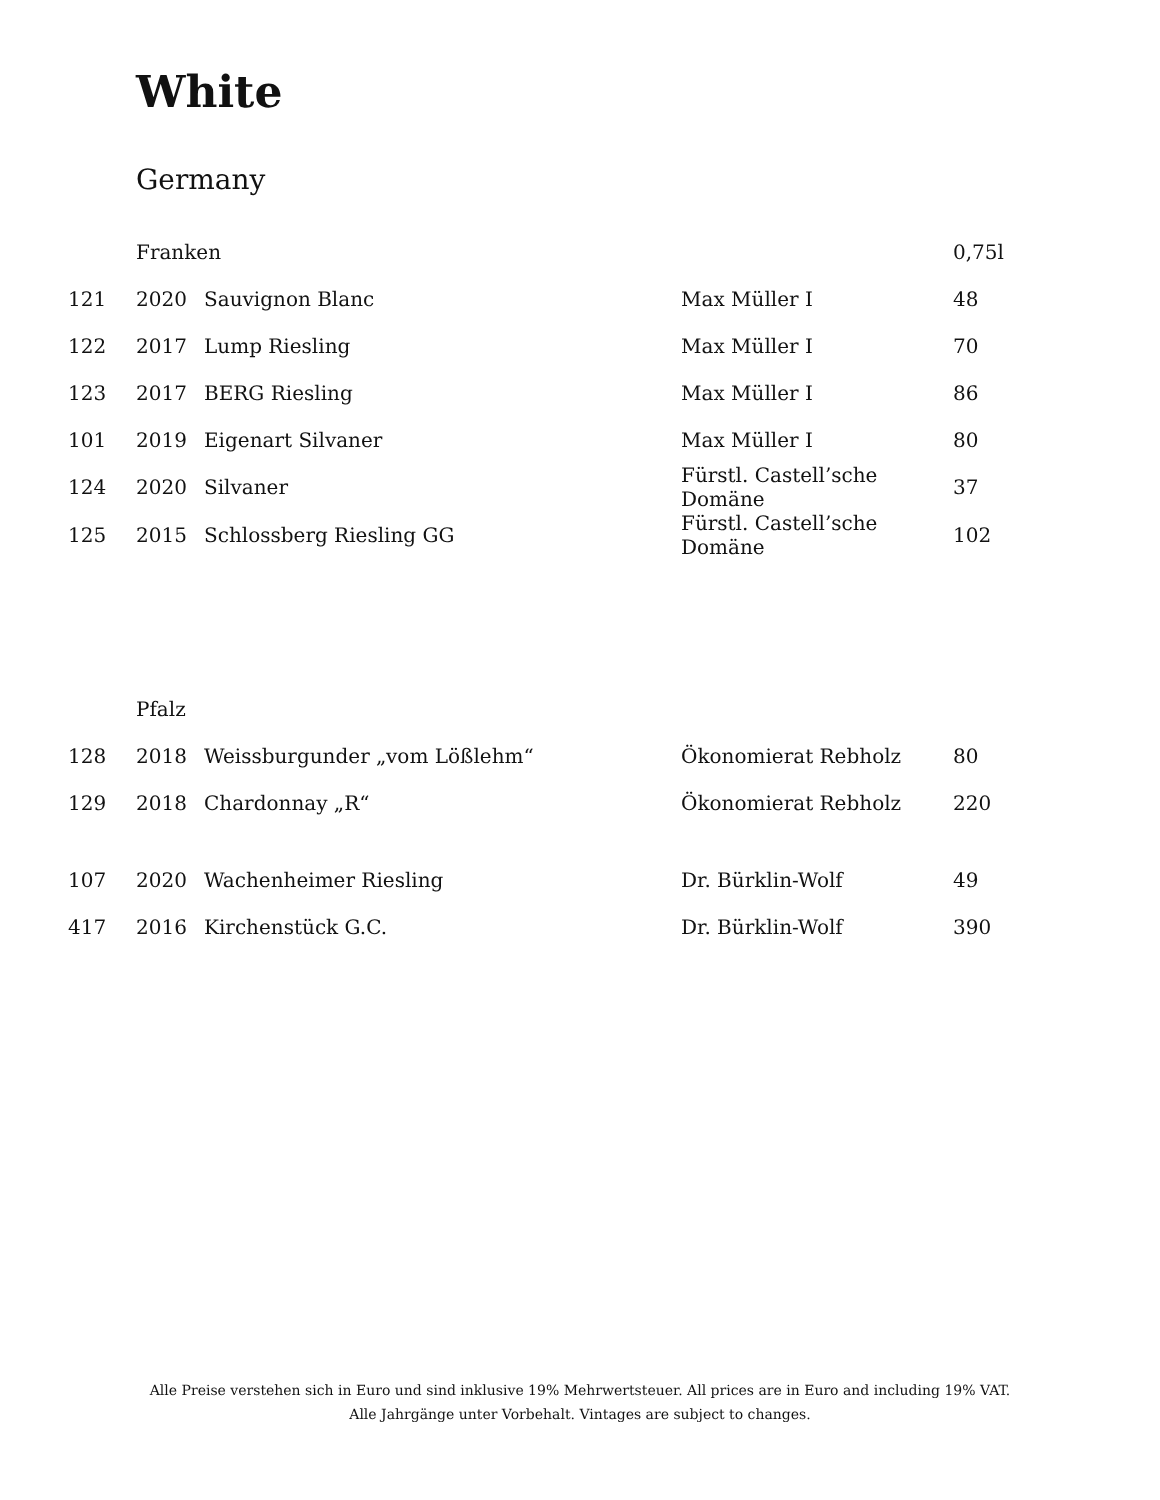White
Germany
| | Franken | | | 0,75l |
| --- | --- | --- | --- | --- |
| 121 | 2020 | Sauvignon Blanc | Max Müller I | 48 |
| 122 | 2017 | Lump Riesling | Max Müller I | 70 |
| 123 | 2017 | BERG Riesling | Max Müller I | 86 |
| 101 | 2019 | Eigenart Silvaner | Max Müller I | 80 |
| 124 | 2020 | Silvaner | Fürstl. Castell’sche Domäne | 37 |
| 125 | 2015 | Schlossberg Riesling GG | Fürstl. Castell’sche Domäne | 102 |
| | Pfalz | | | |
| --- | --- | --- | --- | --- |
| 128 | 2018 | Weissburgunder „vom Lößlehm“ | Ökonomierat Rebholz | 80 |
| 129 | 2018 | Chardonnay „R“ | Ökonomierat Rebholz | 220 |
| 107 | 2020 | Wachenheimer Riesling | Dr. Bürklin-Wolf | 49 |
| 417 | 2016 | Kirchenstück G.C. | Dr. Bürklin-Wolf | 390 |
Alle Preise verstehen sich in Euro und sind inklusive 19% Mehrwertsteuer. All prices are in Euro and including 19% VAT.
Alle Jahrgänge unter Vorbehalt. Vintages are subject to changes.